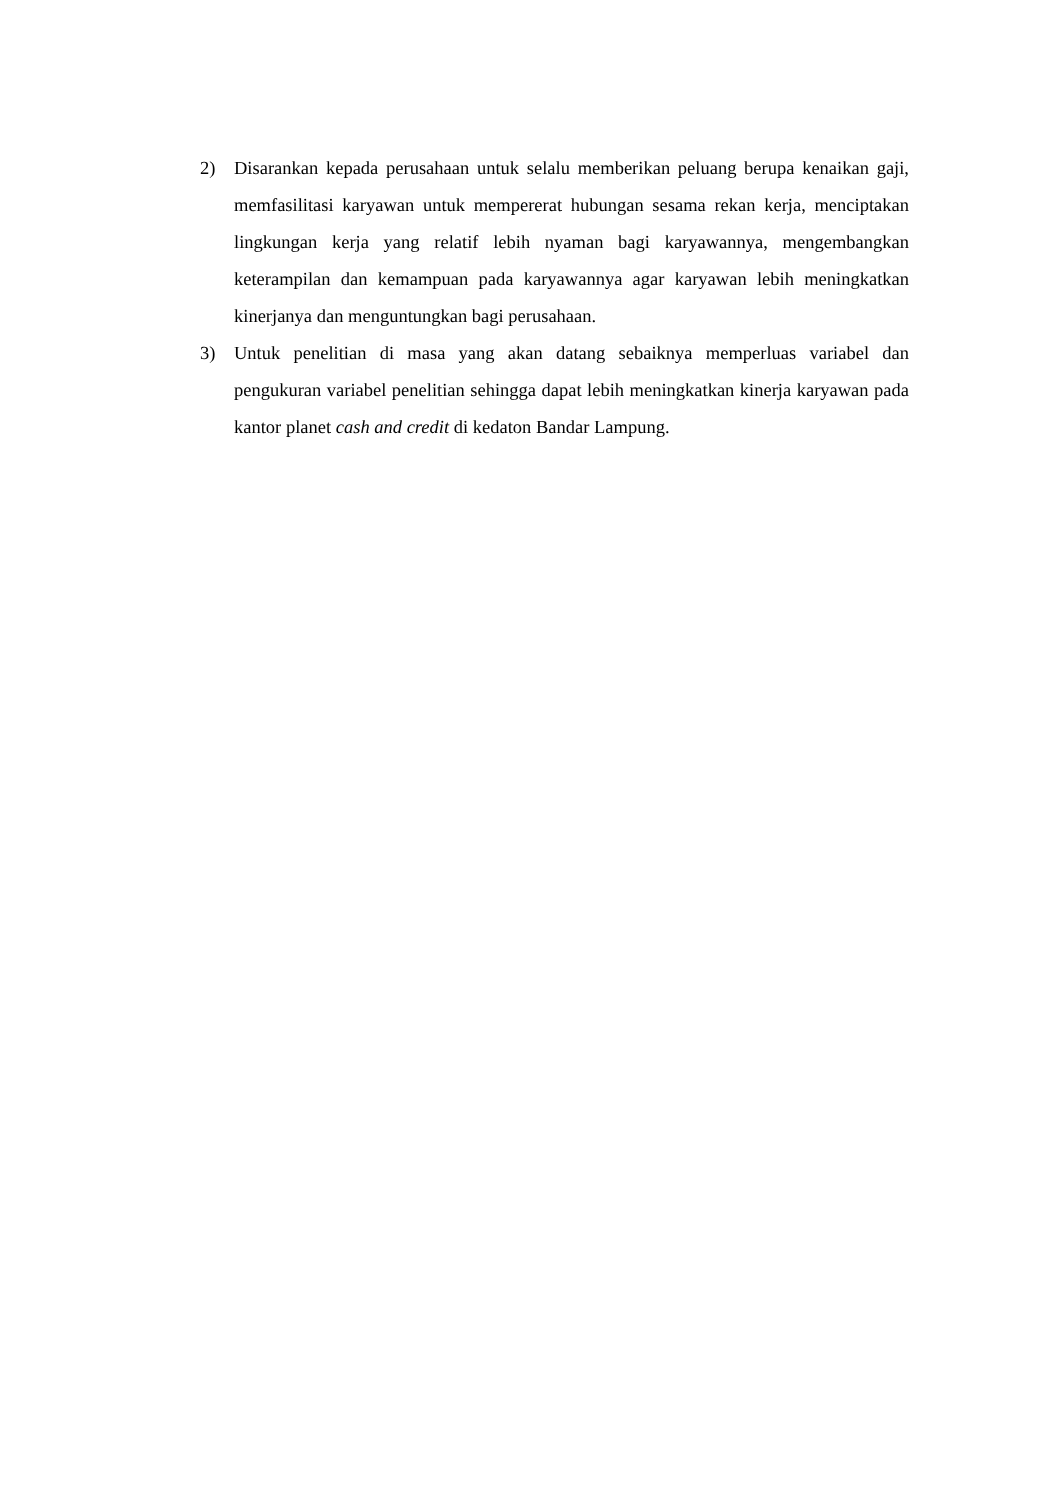2) Disarankan kepada perusahaan untuk selalu memberikan peluang berupa kenaikan gaji, memfasilitasi karyawan untuk mempererat hubungan sesama rekan kerja, menciptakan lingkungan kerja yang relatif lebih nyaman bagi karyawannya, mengembangkan keterampilan dan kemampuan pada karyawannya agar karyawan lebih meningkatkan kinerjanya dan menguntungkan bagi perusahaan.
3) Untuk penelitian di masa yang akan datang sebaiknya memperluas variabel dan pengukuran variabel penelitian sehingga dapat lebih meningkatkan kinerja karyawan pada kantor planet cash and credit di kedaton Bandar Lampung.